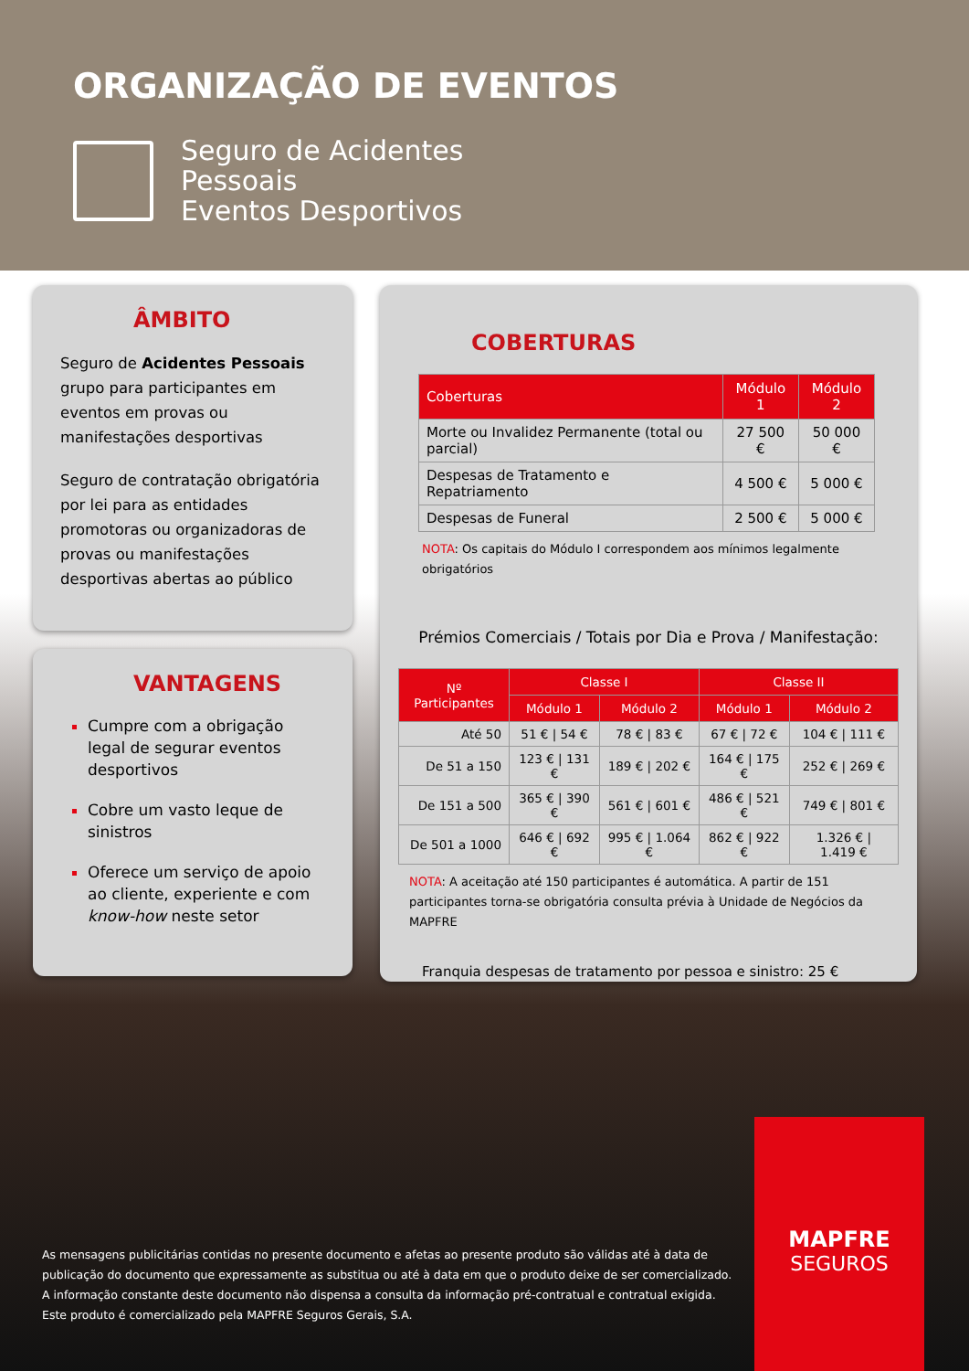ORGANIZAÇÃO DE EVENTOS
Seguro de Acidentes
Pessoais
Eventos Desportivos
ÂMBITO
Seguro de Acidentes Pessoais grupo para participantes em eventos em provas ou manifestações desportivas
Seguro de contratação obrigatória por lei para as entidades promotoras ou organizadoras de provas ou manifestações desportivas abertas ao público
VANTAGENS
Cumpre com a obrigação legal de segurar eventos desportivos
Cobre um vasto leque de sinistros
Oferece um serviço de apoio ao cliente, experiente e com know-how neste setor
COBERTURAS
| Coberturas | Módulo 1 | Módulo 2 |
| --- | --- | --- |
| Morte ou Invalidez Permanente (total ou parcial) | 27 500 € | 50 000 € |
| Despesas de Tratamento e Repatriamento | 4 500 € | 5 000 € |
| Despesas de Funeral | 2 500 € | 5 000 € |
NOTA: Os capitais do Módulo I correspondem aos mínimos legalmente obrigatórios
Prémios Comerciais / Totais por Dia e Prova / Manifestação:
| Nº Participantes | Classe I | | Classe II | |
| --- | --- | --- | --- | --- |
| | Módulo 1 | Módulo 2 | Módulo 1 | Módulo 2 |
| Até 50 | 51 € / 54 € | 78 € / 83 € | 67 € / 72 € | 104 € / 111 € |
| De 51 a 150 | 123 € / 131 € | 189 € / 202 € | 164 € / 175 € | 252 € / 269 € |
| De 151 a 500 | 365 € / 390 € | 561 € / 601 € | 486 € / 521 € | 749 € / 801 € |
| De 501 a 1000 | 646 € / 692 € | 995 € / 1.064 € | 862 € / 922 € | 1.326 € / 1.419 € |
NOTA: A aceitação até 150 participantes é automática. A partir de 151 participantes torna-se obrigatória consulta prévia à Unidade de Negócios da MAPFRE
Franquia despesas de tratamento por pessoa e sinistro: 25 €
As mensagens publicitárias contidas no presente documento e afetas ao presente produto são válidas até à data de publicação do documento que expressamente as substitua ou até à data em que o produto deixe de ser comercializado. A informação constante deste documento não dispensa a consulta da informação pré-contratual e contratual exigida. Este produto é comercializado pela MAPFRE Seguros Gerais, S.A.
MAPFRE
SEGUROS